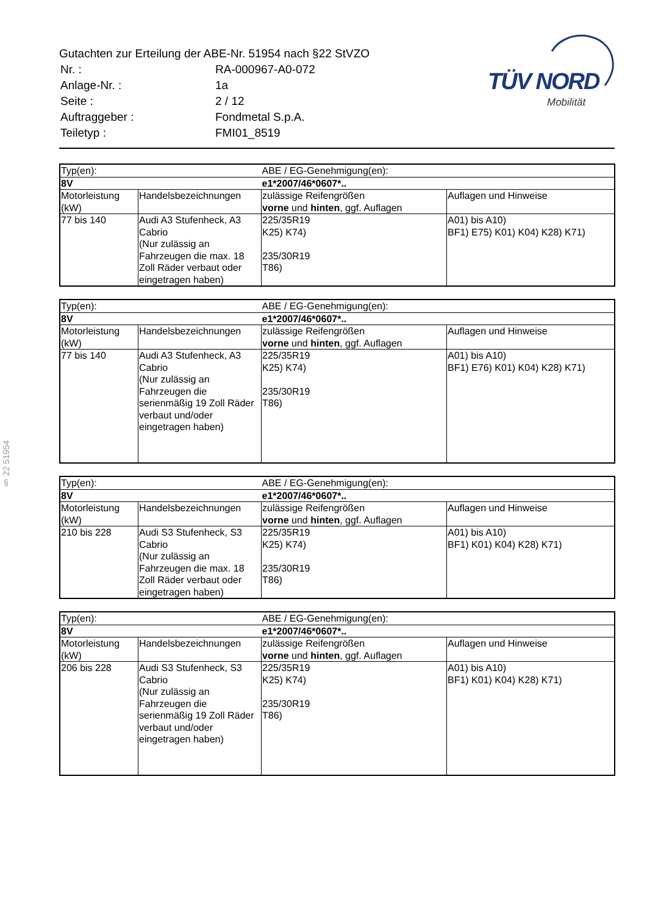Gutachten zur Erteilung der ABE-Nr. 51954 nach §22 StVZO
| Nr. : | RA-000967-A0-072 |
| Anlage-Nr. : | 1a |
| Seite : | 2 / 12 |
| Auftraggeber : | Fondmetal S.p.A. |
| Teiletyp : | FMI01_8519 |
TÜV NORD
Mobilität
§ 22 51954
| Typ(en): | | ABE / EG-Genehmigung(en): | |
| 8V | | e1*2007/46*0607*.. | |
| Motorleistung (kW) | Handelsbezeichnungen | zulässige Reifengrößen vorne und hinten , ggf. Auflagen | Auflagen und Hinweise |
| 77 bis 140 | Audi A3 Stufenheck, A3 Cabrio (Nur zulässig an Fahrzeugen die max. 18 Zoll Räder verbaut oder eingetragen haben) | 225/35R19 K25) K74) 235/30R19 T86) | A01) bis A10) BF1) E75) K01) K04) K28) K71) |
| Typ(en): | | ABE / EG-Genehmigung(en): | |
| 8V | | e1*2007/46*0607*.. | |
| Motorleistung (kW) | Handelsbezeichnungen | zulässige Reifengrößen vorne und hinten , ggf. Auflagen | Auflagen und Hinweise |
| 77 bis 140 | Audi A3 Stufenheck, A3 Cabrio (Nur zulässig an Fahrzeugen die serienmäßig 19 Zoll Räder verbaut und/oder eingetragen haben) | 225/35R19 K25) K74) 235/30R19 T86) | A01) bis A10) BF1) E76) K01) K04) K28) K71) |
| Typ(en): | | ABE / EG-Genehmigung(en): | |
| 8V | | e1*2007/46*0607*.. | |
| Motorleistung (kW) | Handelsbezeichnungen | zulässige Reifengrößen vorne und hinten , ggf. Auflagen | Auflagen und Hinweise |
| 210 bis 228 | Audi S3 Stufenheck, S3 Cabrio (Nur zulässig an Fahrzeugen die max. 18 Zoll Räder verbaut oder eingetragen haben) | 225/35R19 K25) K74) 235/30R19 T86) | A01) bis A10) BF1) K01) K04) K28) K71) |
| Typ(en): | | ABE / EG-Genehmigung(en): | |
| 8V | | e1*2007/46*0607*.. | |
| Motorleistung (kW) | Handelsbezeichnungen | zulässige Reifengrößen vorne und hinten , ggf. Auflagen | Auflagen und Hinweise |
| 206 bis 228 | Audi S3 Stufenheck, S3 Cabrio (Nur zulässig an Fahrzeugen die serienmäßig 19 Zoll Räder verbaut und/oder eingetragen haben) | 225/35R19 K25) K74) 235/30R19 T86) | A01) bis A10) BF1) K01) K04) K28) K71) |